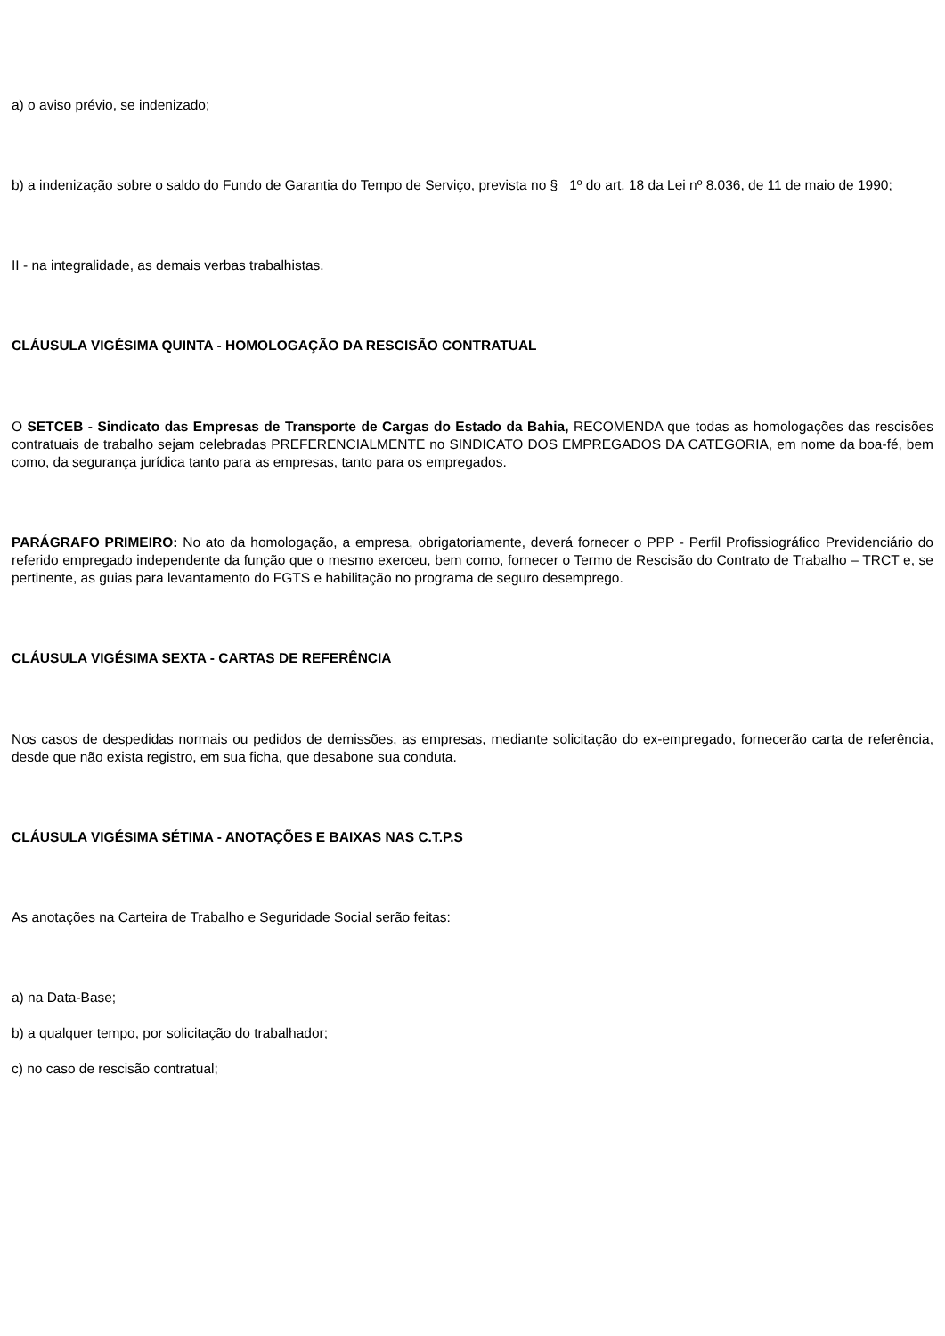a) o aviso prévio, se indenizado;
b) a indenização sobre o saldo do Fundo de Garantia do Tempo de Serviço, prevista no § 1º do art. 18 da Lei nº 8.036, de 11 de maio de 1990;
II - na integralidade, as demais verbas trabalhistas.
CLÁUSULA VIGÉSIMA QUINTA - HOMOLOGAÇÃO DA RESCISÃO CONTRATUAL
O SETCEB - Sindicato das Empresas de Transporte de Cargas do Estado da Bahia, RECOMENDA que todas as homologações das rescisões contratuais de trabalho sejam celebradas PREFERENCIALMENTE no SINDICATO DOS EMPREGADOS DA CATEGORIA, em nome da boa-fé, bem como, da segurança jurídica tanto para as empresas, tanto para os empregados.
PARÁGRAFO PRIMEIRO: No ato da homologação, a empresa, obrigatoriamente, deverá fornecer o PPP - Perfil Profissiográfico Previdenciário do referido empregado independente da função que o mesmo exerceu, bem como, fornecer o Termo de Rescisão do Contrato de Trabalho – TRCT e, se pertinente, as guias para levantamento do FGTS e habilitação no programa de seguro desemprego.
CLÁUSULA VIGÉSIMA SEXTA - CARTAS DE REFERÊNCIA
Nos casos de despedidas normais ou pedidos de demissões, as empresas, mediante solicitação do ex-empregado, fornecerão carta de referência, desde que não exista registro, em sua ficha, que desabone sua conduta.
CLÁUSULA VIGÉSIMA SÉTIMA - ANOTAÇÕES E BAIXAS NAS C.T.P.S
As anotações na Carteira de Trabalho e Seguridade Social serão feitas:
a) na Data-Base;
b) a qualquer tempo, por solicitação do trabalhador;
c) no caso de rescisão contratual;